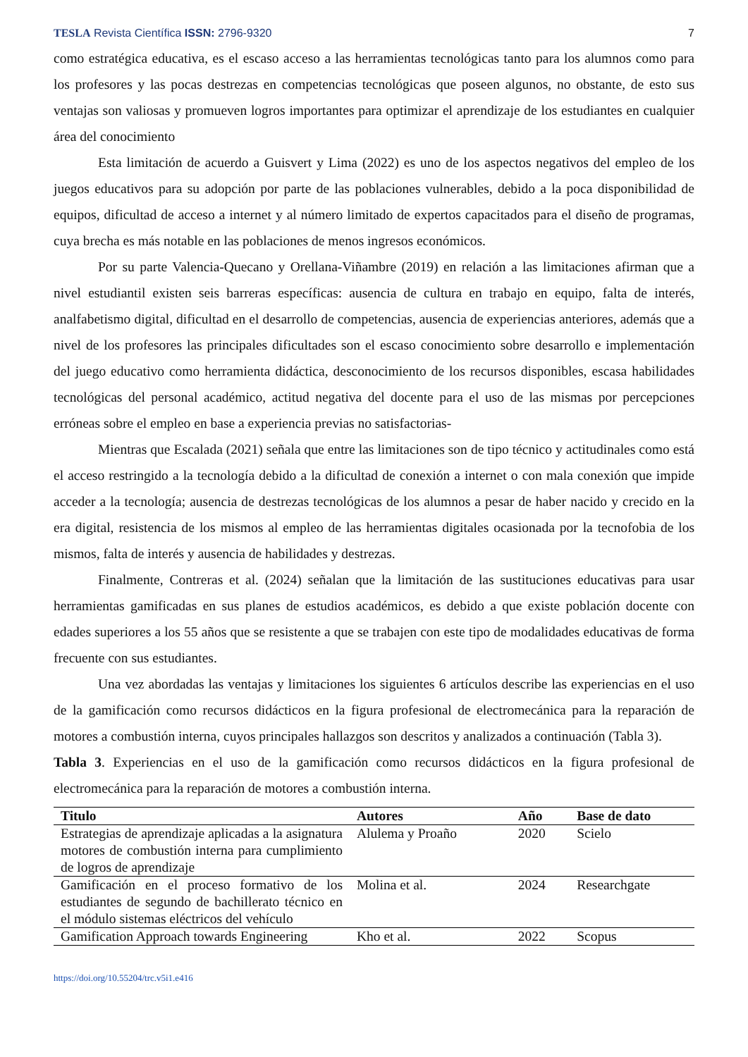TESLA Revista Científica ISSN: 2796-9320 7
como estratégica educativa, es el escaso acceso a las herramientas tecnológicas tanto para los alumnos como para los profesores y las pocas destrezas en competencias tecnológicas que poseen algunos, no obstante, de esto sus ventajas son valiosas y promueven logros importantes para optimizar el aprendizaje de los estudiantes en cualquier área del conocimiento
Esta limitación de acuerdo a Guisvert y Lima (2022) es uno de los aspectos negativos del empleo de los juegos educativos para su adopción por parte de las poblaciones vulnerables, debido a la poca disponibilidad de equipos, dificultad de acceso a internet y al número limitado de expertos capacitados para el diseño de programas, cuya brecha es más notable en las poblaciones de menos ingresos económicos.
Por su parte Valencia-Quecano y Orellana-Viñambre (2019) en relación a las limitaciones afirman que a nivel estudiantil existen seis barreras específicas: ausencia de cultura en trabajo en equipo, falta de interés, analfabetismo digital, dificultad en el desarrollo de competencias, ausencia de experiencias anteriores, además que a nivel de los profesores las principales dificultades son el escaso conocimiento sobre desarrollo e implementación del juego educativo como herramienta didáctica, desconocimiento de los recursos disponibles, escasa habilidades tecnológicas del personal académico, actitud negativa del docente para el uso de las mismas por percepciones erróneas sobre el empleo en base a experiencia previas no satisfactorias-
Mientras que Escalada (2021) señala que entre las limitaciones son de tipo técnico y actitudinales como está el acceso restringido a la tecnología debido a la dificultad de conexión a internet o con mala conexión que impide acceder a la tecnología; ausencia de destrezas tecnológicas de los alumnos a pesar de haber nacido y crecido en la era digital, resistencia de los mismos al empleo de las herramientas digitales ocasionada por la tecnofobia de los mismos, falta de interés y ausencia de habilidades y destrezas.
Finalmente, Contreras et al. (2024) señalan que la limitación de las sustituciones educativas para usar herramientas gamificadas en sus planes de estudios académicos, es debido a que existe población docente con edades superiores a los 55 años que se resistente a que se trabajen con este tipo de modalidades educativas de forma frecuente con sus estudiantes.
Una vez abordadas las ventajas y limitaciones los siguientes 6 artículos describe las experiencias en el uso de la gamificación como recursos didácticos en la figura profesional de electromecánica para la reparación de motores a combustión interna, cuyos principales hallazgos son descritos y analizados a continuación (Tabla 3).
Tabla 3. Experiencias en el uso de la gamificación como recursos didácticos en la figura profesional de electromecánica para la reparación de motores a combustión interna.
| Titulo | Autores | Año | Base de dato |
| --- | --- | --- | --- |
| Estrategias de aprendizaje aplicadas a la asignatura motores de combustión interna para cumplimiento de logros de aprendizaje | Alulema y Proaño | 2020 | Scielo |
| Gamificación en el proceso formativo de los estudiantes de segundo de bachillerato técnico en el módulo sistemas eléctricos del vehículo | Molina et al. | 2024 | Researchgate |
| Gamification Approach towards Engineering | Kho et al. | 2022 | Scopus |
https://doi.org/10.55204/trc.v5i1.e416